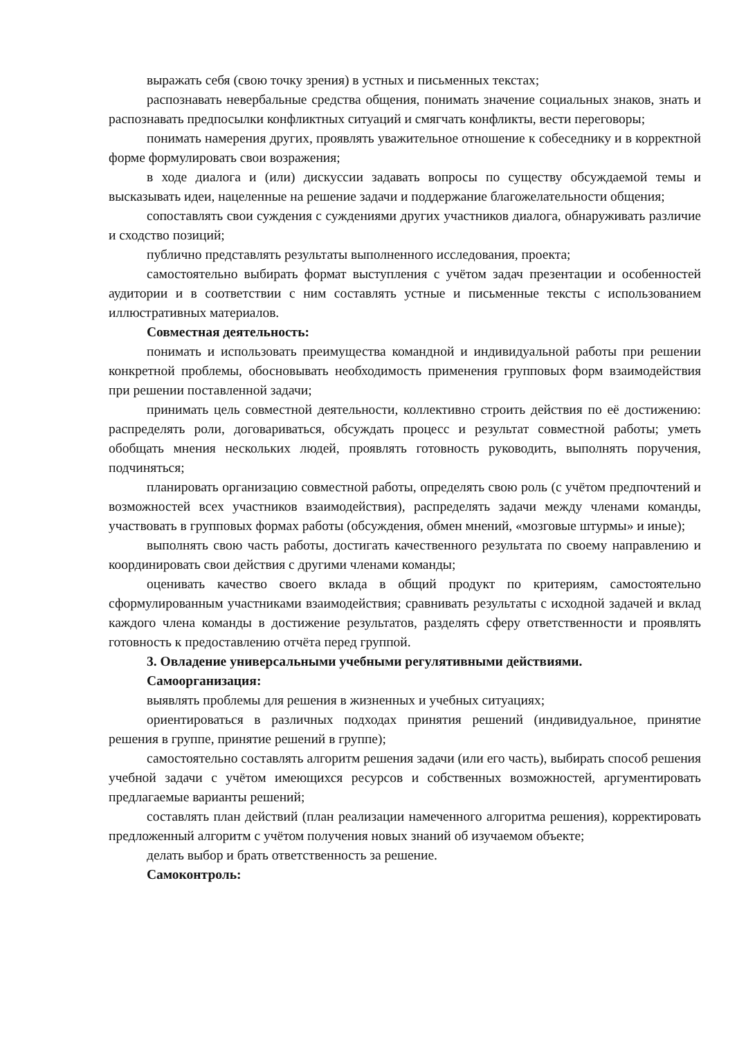выражать себя (свою точку зрения) в устных и письменных текстах;
распознавать невербальные средства общения, понимать значение социальных знаков, знать и распознавать предпосылки конфликтных ситуаций и смягчать конфликты, вести переговоры;
понимать намерения других, проявлять уважительное отношение к собеседнику и в корректной форме формулировать свои возражения;
в ходе диалога и (или) дискуссии задавать вопросы по существу обсуждаемой темы и высказывать идеи, нацеленные на решение задачи и поддержание благожелательности общения;
сопоставлять свои суждения с суждениями других участников диалога, обнаруживать различие и сходство позиций;
публично представлять результаты выполненного исследования, проекта;
самостоятельно выбирать формат выступления с учётом задач презентации и особенностей аудитории и в соответствии с ним составлять устные и письменные тексты с использованием иллюстративных материалов.
Совместная деятельность:
понимать и использовать преимущества командной и индивидуальной работы при решении конкретной проблемы, обосновывать необходимость применения групповых форм взаимодействия при решении поставленной задачи;
принимать цель совместной деятельности, коллективно строить действия по её достижению: распределять роли, договариваться, обсуждать процесс и результат совместной работы; уметь обобщать мнения нескольких людей, проявлять готовность руководить, выполнять поручения, подчиняться;
планировать организацию совместной работы, определять свою роль (с учётом предпочтений и возможностей всех участников взаимодействия), распределять задачи между членами команды, участвовать в групповых формах работы (обсуждения, обмен мнений, «мозговые штурмы» и иные);
выполнять свою часть работы, достигать качественного результата по своему направлению и координировать свои действия с другими членами команды;
оценивать качество своего вклада в общий продукт по критериям, самостоятельно сформулированным участниками взаимодействия; сравнивать результаты с исходной задачей и вклад каждого члена команды в достижение результатов, разделять сферу ответственности и проявлять готовность к предоставлению отчёта перед группой.
3. Овладение универсальными учебными регулятивными действиями.
Самоорганизация:
выявлять проблемы для решения в жизненных и учебных ситуациях;
ориентироваться в различных подходах принятия решений (индивидуальное, принятие решения в группе, принятие решений в группе);
самостоятельно составлять алгоритм решения задачи (или его часть), выбирать способ решения учебной задачи с учётом имеющихся ресурсов и собственных возможностей, аргументировать предлагаемые варианты решений;
составлять план действий (план реализации намеченного алгоритма решения), корректировать предложенный алгоритм с учётом получения новых знаний об изучаемом объекте;
делать выбор и брать ответственность за решение.
Самоконтроль: